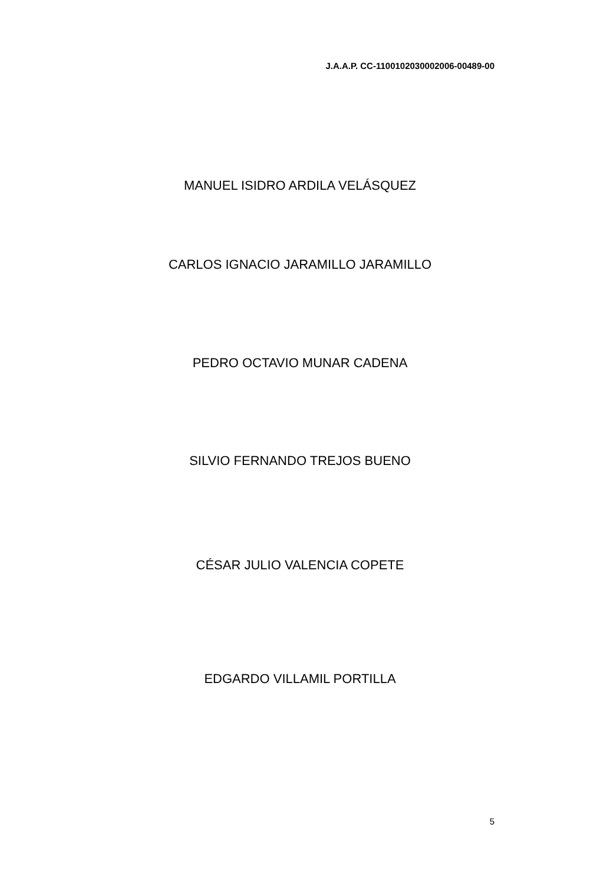J.A.A.P. CC-1100102030002006-00489-00
MANUEL ISIDRO ARDILA VELÁSQUEZ
CARLOS IGNACIO JARAMILLO JARAMILLO
PEDRO OCTAVIO MUNAR CADENA
SILVIO FERNANDO TREJOS BUENO
CÉSAR JULIO VALENCIA COPETE
EDGARDO VILLAMIL PORTILLA
5